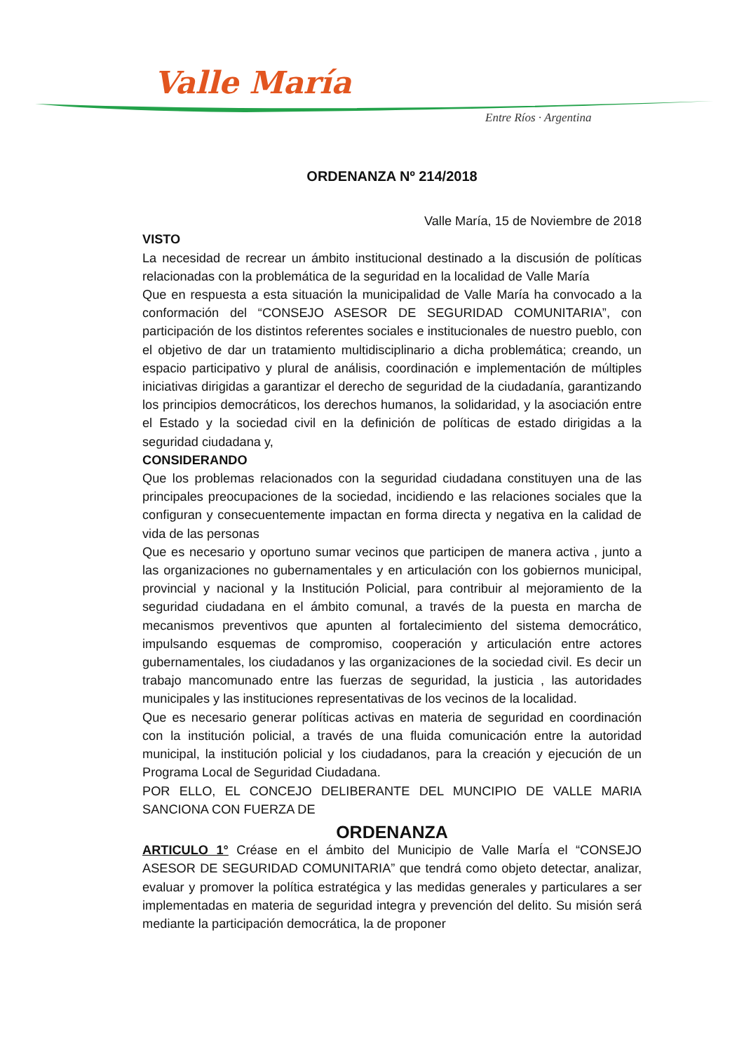Valle María
Entre Ríos · Argentina
ORDENANZA Nº 214/2018
Valle María, 15 de Noviembre de 2018
VISTO
La necesidad de recrear un ámbito institucional destinado a la discusión de políticas relacionadas con la problemática de la seguridad en la localidad de Valle María
Que en respuesta a esta situación la municipalidad de Valle María ha convocado a la conformación del “CONSEJO ASESOR DE SEGURIDAD COMUNITARIA”, con participación de los distintos referentes sociales e institucionales de nuestro pueblo, con el objetivo de dar un tratamiento multidisciplinario a dicha problemática; creando, un espacio participativo y plural de análisis, coordinación e implementación de múltiples iniciativas dirigidas a garantizar el derecho de seguridad de la ciudadanía, garantizando los principios democráticos, los derechos humanos, la solidaridad, y la asociación entre el Estado y la sociedad civil en la definición de políticas de estado dirigidas a la seguridad ciudadana y,
CONSIDERANDO
Que los problemas relacionados con la seguridad ciudadana constituyen una de las principales preocupaciones de la sociedad, incidiendo e las relaciones sociales que la configuran y consecuentemente impactan en forma directa y negativa en la calidad de vida de las personas
Que es necesario y oportuno sumar vecinos que participen de manera activa , junto a las organizaciones no gubernamentales y en articulación con los gobiernos municipal, provincial y nacional y la Institución Policial, para contribuir al mejoramiento de la seguridad ciudadana en el ámbito comunal, a través de la puesta en marcha de mecanismos preventivos que apunten al fortalecimiento del sistema democrático, impulsando esquemas de compromiso, cooperación y articulación entre actores gubernamentales, los ciudadanos y las organizaciones de la sociedad civil. Es decir un trabajo mancomunado entre las fuerzas de seguridad, la justicia , las autoridades municipales y las instituciones representativas de los vecinos de la localidad.
Que es necesario generar políticas activas en materia de seguridad en coordinación con la institución policial, a través de una fluida comunicación entre la autoridad municipal, la institución policial y los ciudadanos, para la creación y ejecución de un Programa Local de Seguridad Ciudadana.
POR ELLO, EL CONCEJO DELIBERANTE DEL MUNCIPIO DE VALLE MARIA SANCIONA CON FUERZA DE
ORDENANZA
ARTICULO 1° Créase en el ámbito del Municipio de Valle MarÍa el “CONSEJO ASESOR DE SEGURIDAD COMUNITARIA” que tendrá como objeto detectar, analizar, evaluar y promover la política estratégica y las medidas generales y particulares a ser implementadas en materia de seguridad integra y prevención del delito. Su misión será mediante la participación democrática, la de proponer